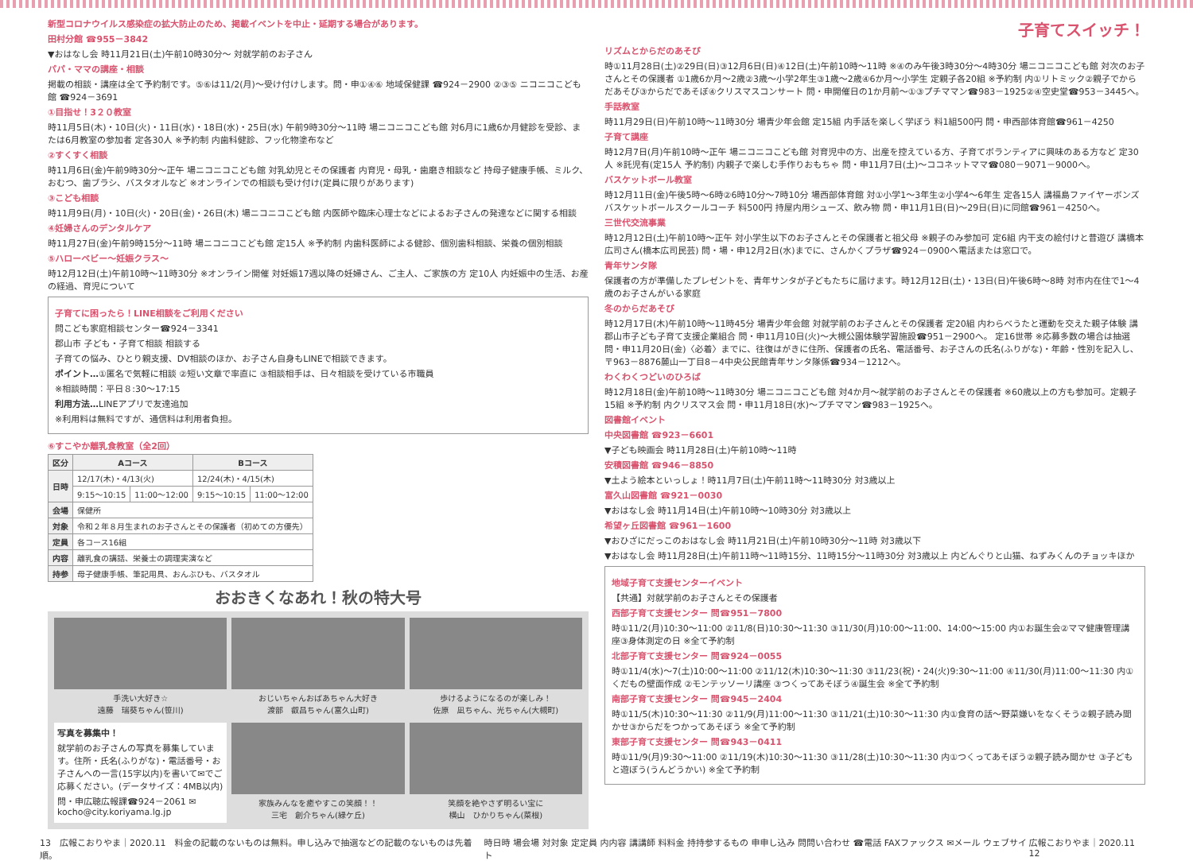新型コロナウイルス感染症の拡大防止のため、掲載イベントを中止・延期する場合があります。
田村分館 ☎955－3842
▼おはなし会 時11月21日(土)午前10時30分～ 対就学前のお子さん
パパ・ママの講座・相談
掲載の相談・講座は全て予約制です。⑤⑥は11/2(月)～受け付けします。問・申①④⑥ 地域保健課 ☎924－2900 ②③⑤ ニコニコこども館 ☎924－3691
①目指せ！3２０教室
時11月5日(木)・10日(火)・11日(水)・18日(水)・25日(水) 午前9時30分～11時 場ニコニコこども館 対6月に1歳6か月健診を受診、または6月教室の参加者 定各30人 ※予約制 内歯科健診、フッ化物塗布など
②すくすく相談
時11月6日(金)午前9時30分～正午 場ニコニコこども館 対乳幼児とその保護者 内育児・母乳・歯磨き相談など 持母子健康手帳、ミルク、おむつ、歯ブラシ、バスタオルなど ※オンラインでの相談も受け付け(定員に限りがあります)
③こども相談
時11月9日(月)・10日(火)・20日(金)・26日(木) 場ニコニコこども館 内医師や臨床心理士などによるお子さんの発達などに関する相談
④妊婦さんのデンタルケア
時11月27日(金)午前9時15分～11時 場ニコニコこども館 定15人 ※予約制 内歯科医師による健診、個別歯科相談、栄養の個別相談
⑤ハローベビー～妊娠クラス～
時12月12日(土)午前10時～11時30分 ※オンライン開催 対妊娠17週以降の妊婦さん、ご主人、ご家族の方 定10人 内妊娠中の生活、お産の経過、育児について
子育てに困ったら！LINE相談をご利用ください
問こども家庭相談センター☎924－3341
郡山市 子ども・子育て相談 相談する
子育ての悩み、ひとり親支援、DV相談のほか、お子さん自身もLINEで相談できます。
ポイント…①匿名で気軽に相談 ②短い文章で率直に ③相談相手は、日々相談を受けている市職員
※相談時間：平日８:30～17:15
利用方法…LINEアプリで友達追加
※利用料は無料ですが、通信料は利用者負担。
⑥すこやか離乳食教室（全2回）
| 区分 | Aコース | | Bコース | |
| --- | --- | --- | --- | --- |
| 日時 | 12/17(木)・4/13(火) | | 12/24(木)・4/15(木) | |
| | 9:15～10:15 | 11:00～12:00 | 9:15～10:15 | 11:00～12:00 |
| 会場 | 保健所 | | | |
| 対象 | 令和２年８月生まれのお子さんとその保護者（初めての方優先） | | | |
| 定員 | 各コース16組 | | | |
| 内容 | 離乳食の講話、栄養士の調理実演など | | | |
| 持参 | 母子健康手帳、筆記用具、おんぶひも、バスタオル | | | |
おおきくなあれ！秋の特大号
手洗い大好き☆
遠藤　瑞葵ちゃん(笹川)
おじいちゃんおばあちゃん大好き
渡部　叡昌ちゃん(富久山町)
歩けるようになるのが楽しみ！
佐原　凪ちゃん、光ちゃん(大槻町)
写真を募集中！
就学前のお子さんの写真を募集しています。住所・氏名(ふりがな)・電話番号・お子さんへの一言(15字以内)を書いて✉でご応募ください。(データサイズ：4MB以内)
問・申広聴広報課☎924－2061 ✉kocho@city.koriyama.lg.jp
家族みんなを癒やすこの笑顔！！
三宅　創介ちゃん(緑ケ丘)
笑顔を絶やさず明るい宝に
横山　ひかりちゃん(菜根)
子育てスイッチ！
リズムとからだのあそび
時①11月28日(土)②29日(日)③12月6日(日)④12日(土)午前10時～11時 ※④のみ午後3時30分～4時30分 場ニコニコこども館 対次のお子さんとその保護者 ①1歳6か月～2歳②3歳～小学2年生③1歳～2歳④6か月～小学生 定親子各20組 ※予約制 内①リトミック②親子でからだあそび③からだであそぼ④クリスマスコンサート 問・申開催日の1か月前～①③プチママン☎983－1925②④空史堂☎953－3445へ。
手話教室
時11月29日(日)午前10時～11時30分 場青少年会館 定15組 内手話を楽しく学ぼう 料1組500円 問・申西部体育館☎961－4250
子育て講座
時12月7日(月)午前10時～正午 場ニコニコこども館 対育児中の方、出産を控えている方、子育てボランティアに興味のある方など 定30人 ※託児有(定15人 予約制) 内親子で楽しむ手作りおもちゃ 問・申11月7日(土)～ココネットママ☎080－9071－9000へ。
バスケットボール教室
時12月11日(金)午後5時～6時②6時10分～7時10分 場西部体育館 対①小学1～3年生②小学4～6年生 定各15人 講福島ファイヤーボンズバスケットボールスクールコーチ 料500円 持屋内用シューズ、飲み物 問・申11月1日(日)～29日(日)に同館☎961－4250へ。
三世代交流事業
時12月12日(土)午前10時～正午 対小学生以下のお子さんとその保護者と祖父母 ※親子のみ参加可 定6組 内干支の絵付けと昔遊び 講橋本広司さん(橋本広司民芸) 問・場・申12月2日(水)までに、さんかくプラザ☎924－0900へ電話または窓口で。
青年サンタ隊
保護者の方が準備したプレゼントを、青年サンタが子どもたちに届けます。時12月12日(土)・13日(日)午後6時～8時 対市内在住で1～4歳のお子さんがいる家庭
冬のからだあそび
時12月17日(木)午前10時～11時45分 場青少年会館 対就学前のお子さんとその保護者 定20組 内わらべうたと運動を交えた親子体験 講郡山市子ども子育て支援企業組合 問・申11月10日(火)～大槻公園体験学習施設☎951－2900へ。 定16世帯 ※応募多数の場合は抽選 問・申11月20日(金)〈必着〉までに、往復はがきに住所、保護者の氏名、電話番号、お子さんの氏名(ふりがな)・年齢・性別を記入し、〒963－8876麓山一丁目8－4中央公民館青年サンタ隊係☎934－1212へ。
わくわくつどいのひろば
時12月18日(金)午前10時～11時30分 場ニコニコこども館 対4か月～就学前のお子さんとその保護者 ※60歳以上の方も参加可。定親子15組 ※予約制 内クリスマス会 問・申11月18日(水)～プチママン☎983－1925へ。
図書館イベント
中央図書館 ☎923－6601
▼子ども映画会 時11月28日(土)午前10時～11時
安積図書館 ☎946－8850
▼土よう絵本といっしょ！時11月7日(土)午前11時～11時30分 対3歳以上
富久山図書館 ☎921－0030
▼おはなし会 時11月14日(土)午前10時～10時30分 対3歳以上
希望ヶ丘図書館 ☎961－1600
▼おひざにだっこのおはなし会 時11月21日(土)午前10時30分～11時 対3歳以下
▼おはなし会 時11月28日(土)午前11時～11時15分、11時15分～11時30分 対3歳以上 内どんぐりと山猫、ねずみくんのチョッキほか
地域子育て支援センターイベント
【共通】対就学前のお子さんとその保護者
西部子育て支援センター 問☎951－7800
時①11/2(月)10:30～11:00 ②11/8(日)10:30～11:30 ③11/30(月)10:00～11:00、14:00～15:00 内①お誕生会②ママ健康管理講座③身体測定の日 ※全て予約制
北部子育て支援センター 問☎924－0055
時①11/4(水)～7(土)10:00～11:00 ②11/12(木)10:30～11:30 ③11/23(祝)・24(火)9:30～11:00 ④11/30(月)11:00～11:30 内①くだもの壁面作成 ②モンテッソーリ講座 ③つくってあそぼう④誕生会 ※全て予約制
南部子育て支援センター 問☎945－2404
時①11/5(木)10:30～11:30 ②11/9(月)11:00～11:30 ③11/21(土)10:30～11:30 内①食育の話～野菜嫌いをなくそう②親子読み聞かせ③からだをつかってあそぼう ※全て予約制
東部子育て支援センター 問☎943－0411
時①11/9(月)9:30～11:00 ②11/19(木)10:30～11:30 ③11/28(土)10:30～11:30 内①つくってあそぼう②親子読み聞かせ ③子どもと遊ぼう(うんどうかい) ※全て予約制
13　広報こおりやま｜2020.11　料金の記載のないものは無料。申し込みで抽選などの記載のないものは先着順。 時日時 場会場 対対象 定定員 内内容 講講師 料料金 持持参するもの 申申し込み 問問い合わせ ☎電話 FAXファックス ✉メール ウェブサイト 広報こおりやま｜2020.11　12